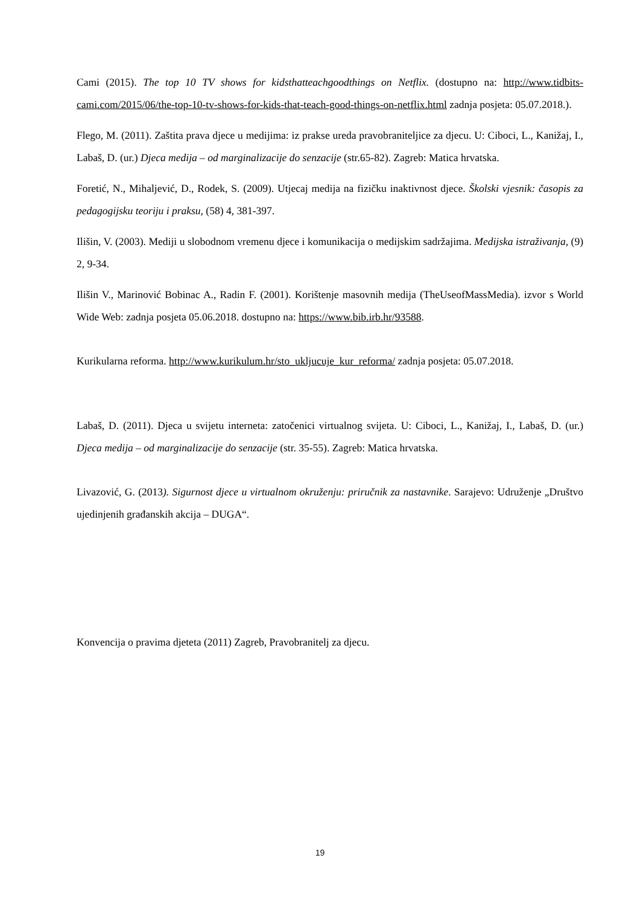Cami (2015). The top 10 TV shows for kidsthatteachgoodthings on Netflix. (dostupno na: http://www.tidbits-cami.com/2015/06/the-top-10-tv-shows-for-kids-that-teach-good-things-on-netflix.html zadnja posjeta: 05.07.2018.).
Flego, M. (2011). Zaštita prava djece u medijima: iz prakse ureda pravobraniteljice za djecu. U: Ciboci, L., Kanižaj, I., Labaš, D. (ur.) Djeca medija – od marginalizacije do senzacije (str.65-82). Zagreb: Matica hrvatska.
Foretić, N., Mihaljević, D., Rodek, S. (2009). Utjecaj medija na fizičku inaktivnost djece. Školski vjesnik: časopis za pedagogijsku teoriju i praksu, (58) 4, 381-397.
Ilišin, V. (2003). Mediji u slobodnom vremenu djece i komunikacija o medijskim sadržajima. Medijska istraživanja, (9) 2, 9-34.
Ilišin V., Marinović Bobinac A., Radin F. (2001). Korištenje masovnih medija (TheUseofMassMedia). izvor s World Wide Web: zadnja posjeta 05.06.2018. dostupno na: https://www.bib.irb.hr/93588.
Kurikularna reforma. http://www.kurikulum.hr/sto_ukljucuje_kur_reforma/ zadnja posjeta: 05.07.2018.
Labaš, D. (2011). Djeca u svijetu interneta: zatočenici virtualnog svijeta. U: Ciboci, L., Kanižaj, I., Labaš, D. (ur.) Djeca medija – od marginalizacije do senzacije (str. 35-55). Zagreb: Matica hrvatska.
Livazović, G. (2013). Sigurnost djece u virtualnom okruženju: priručnik za nastavnike. Sarajevo: Udruženje „Društvo ujedinjenih građanskih akcija – DUGA“.
Konvencija o pravima djeteta (2011) Zagreb, Pravobranitelj za djecu.
19